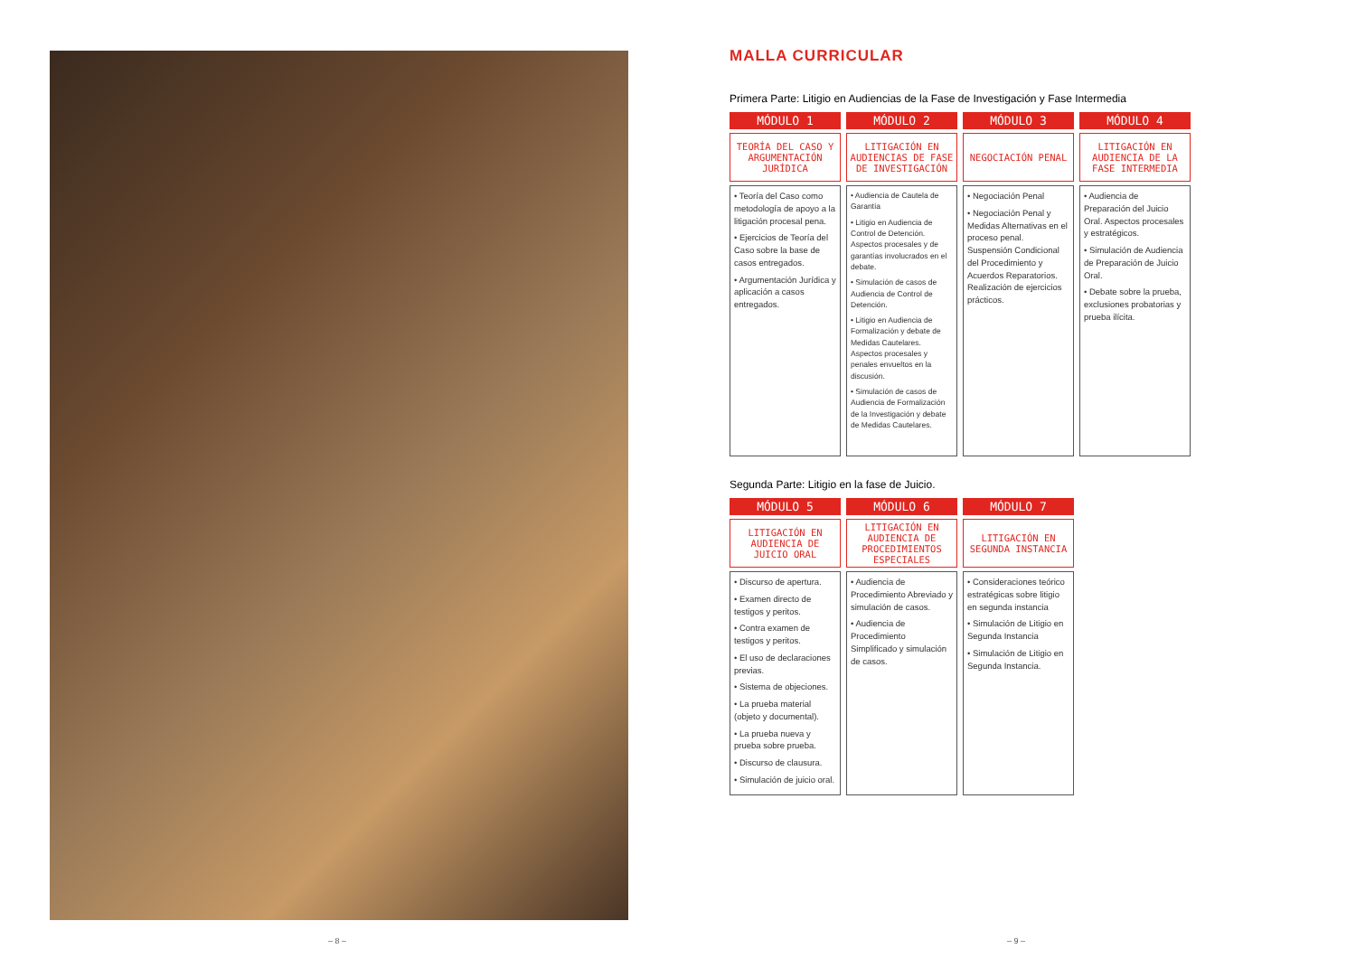MALLA CURRICULAR
Primera Parte: Litigio en Audiencias de la Fase de Investigación y Fase Intermedia
| MÓDULO 1 | MÓDULO 2 | MÓDULO 3 | MÓDULO 4 |
| --- | --- | --- | --- |
| TEORÍA DEL CASO Y ARGUMENTACIÓN JURÍDICA | LITIGACIÓN EN AUDIENCIAS DE FASE DE INVESTIGACIÓN | NEGOCIACIÓN PENAL | LITIGACIÓN EN AUDIENCIA DE LA FASE INTERMEDIA |
| • Teoría del Caso como metodología de apoyo a la litigación procesal pena. • Ejercicios de Teoría del Caso sobre la base de casos entregados. • Argumentación Jurídica y aplicación a casos entregados. | • Audiencia de Cautela de Garantía • Litigio en Audiencia de Control de Detención. Aspectos procesales y de garantías involucrados en el debate. • Simulación de casos de Audiencia de Control de Detención. • Litigio en Audiencia de Formalización y debate de Medidas Cautelares. Aspectos procesales y penales envueltos en la discusión. • Simulación de casos de Audiencia de Formalización de la Investigación y debate de Medidas Cautelares. | • Negociación Penal • Negociación Penal y Medidas Alternativas en el proceso penal. Suspensión Condicional del Procedimiento y Acuerdos Reparatorios. Realización de ejercicios prácticos. | • Audiencia de Preparación del Juicio Oral. Aspectos procesales y estratégicos. • Simulación de Audiencia de Preparación de Juicio Oral. • Debate sobre la prueba, exclusiones probatorias y prueba ilícita. |
Segunda Parte: Litigio en la fase de Juicio.
| MÓDULO 5 | MÓDULO 6 | MÓDULO 7 |
| --- | --- | --- |
| LITIGACIÓN EN AUDIENCIA DE JUICIO ORAL | LITIGACIÓN EN AUDIENCIA DE PROCEDIMIENTOS ESPECIALES | LITIGACIÓN EN SEGUNDA INSTANCIA |
| • Discurso de apertura. • Examen directo de testigos y peritos. • Contra examen de testigos y peritos. • El uso de declaraciones previas. • Sistema de objeciones. • La prueba material (objeto y documental). • La prueba nueva y prueba sobre prueba. • Discurso de clausura. • Simulación de juicio oral. | • Audiencia de Procedimiento Abreviado y simulación de casos. • Audiencia de Procedimiento Simplificado y simulación de casos. | • Consideraciones teórico estratégicas sobre litigio en segunda instancia • Simulación de Litigio en Segunda Instancia • Simulación de Litigio en Segunda Instancia. |
– 8 – – 9 –